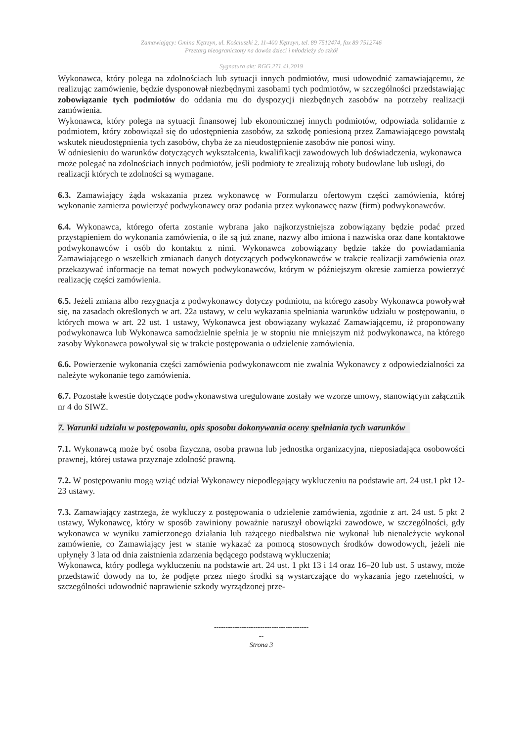Zamawiający: Gmina Kętrzyn, ul. Kościuszki 2, 11-400 Kętrzyn, tel. 89 7512474, fax 89 7512746
Przetarg nieograniczony na dowóz dzieci i młodzieży do szkół
Sygnatura akt: RGG.271.41.2019
Wykonawca, który polega na zdolnościach lub sytuacji innych podmiotów, musi udowodnić zamawiającemu, że realizując zamówienie, będzie dysponował niezbędnymi zasobami tych podmiotów, w szczególności przedstawiając zobowiązanie tych podmiotów do oddania mu do dyspozycji niezbędnych zasobów na potrzeby realizacji zamówienia.
Wykonawca, który polega na sytuacji finansowej lub ekonomicznej innych podmiotów, odpowiada solidarnie z podmiotem, który zobowiązał się do udostępnienia zasobów, za szkodę poniesioną przez Zamawiającego powstałą wskutek nieudostępnienia tych zasobów, chyba że za nieudostępnienie zasobów nie ponosi winy.
W odniesieniu do warunków dotyczących wykształcenia, kwalifikacji zawodowych lub doświadczenia, wykonawca może polegać na zdolnościach innych podmiotów, jeśli podmioty te zrealizują roboty budowlane lub usługi, do realizacji których te zdolności są wymagane.
6.3. Zamawiający żąda wskazania przez wykonawcę w Formularzu ofertowym części zamówienia, której wykonanie zamierza powierzyć podwykonawcy oraz podania przez wykonawcę nazw (firm) podwykonawców.
6.4. Wykonawca, którego oferta zostanie wybrana jako najkorzystniejsza zobowiązany będzie podać przed przystąpieniem do wykonania zamówienia, o ile są już znane, nazwy albo imiona i nazwiska oraz dane kontaktowe podwykonawców i osób do kontaktu z nimi. Wykonawca zobowiązany będzie także do powiadamiania Zamawiającego o wszelkich zmianach danych dotyczących podwykonawców w trakcie realizacji zamówienia oraz przekazywać informacje na temat nowych podwykonawców, którym w późniejszym okresie zamierza powierzyć realizację części zamówienia.
6.5. Jeżeli zmiana albo rezygnacja z podwykonawcy dotyczy podmiotu, na którego zasoby Wykonawca powoływał się, na zasadach określonych w art. 22a ustawy, w celu wykazania spełniania warunków udziału w postępowaniu, o których mowa w art. 22 ust. 1 ustawy, Wykonawca jest obowiązany wykazać Zamawiającemu, iż proponowany podwykonawca lub Wykonawca samodzielnie spełnia je w stopniu nie mniejszym niż podwykonawca, na którego zasoby Wykonawca powoływał się w trakcie postępowania o udzielenie zamówienia.
6.6. Powierzenie wykonania części zamówienia podwykonawcom nie zwalnia Wykonawcy z odpowiedzialności za należyte wykonanie tego zamówienia.
6.7. Pozostałe kwestie dotyczące podwykonawstwa uregulowane zostały we wzorze umowy, stanowiącym załącznik nr 4 do SIWZ.
7. Warunki udziału w postępowaniu, opis sposobu dokonywania oceny spełniania tych warunków
7.1. Wykonawcą może być osoba fizyczna, osoba prawna lub jednostka organizacyjna, nieposiadająca osobowości prawnej, której ustawa przyznaje zdolność prawną.
7.2. W postępowaniu mogą wziąć udział Wykonawcy niepodlegający wykluczeniu na podstawie art. 24 ust.1 pkt 12-23 ustawy.
7.3. Zamawiający zastrzega, że wykluczy z postępowania o udzielenie zamówienia, zgodnie z art. 24 ust. 5 pkt 2 ustawy, Wykonawcę, który w sposób zawiniony poważnie naruszył obowiązki zawodowe, w szczególności, gdy wykonawca w wyniku zamierzonego działania lub rażącego niedbalstwa nie wykonał lub nienależycie wykonał zamówienie, co Zamawiający jest w stanie wykazać za pomocą stosownych środków dowodowych, jeżeli nie upłynęły 3 lata od dnia zaistnienia zdarzenia będącego podstawą wykluczenia;
Wykonawca, który podlega wykluczeniu na podstawie art. 24 ust. 1 pkt 13 i 14 oraz 16–20 lub ust. 5 ustawy, może przedstawić dowody na to, że podjęte przez niego środki są wystarczające do wykazania jego rzetelności, w szczególności udowodnić naprawienie szkody wyrządzonej prze-
-----------------------------------------
--
Strona 3